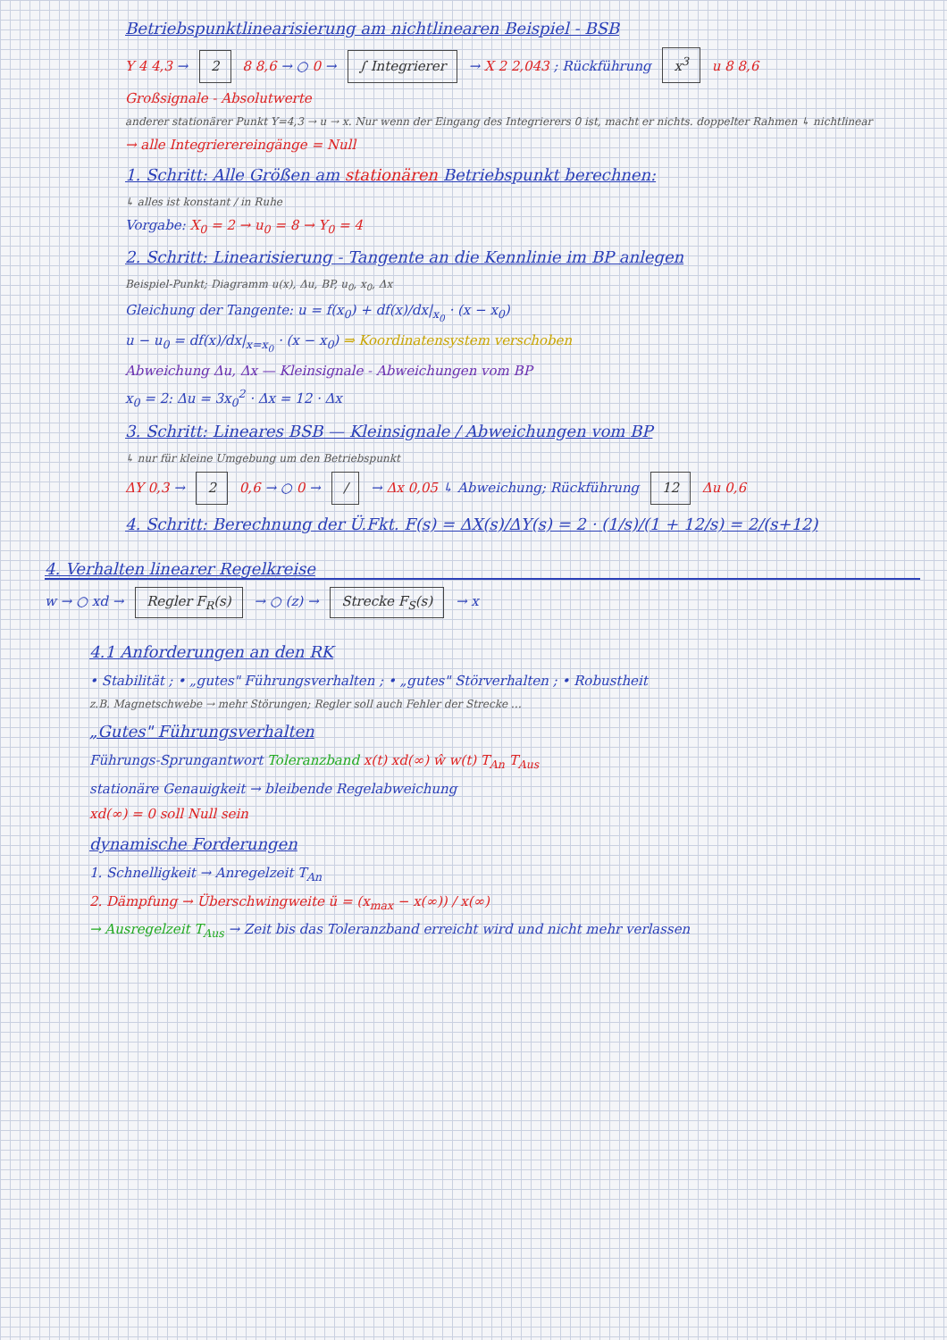Betriebspunktlinearisierung am nichtlinearen Beispiel - BSB
Y 4 4,3 → 2 8 8,6 → ○ 0 → ∫ Integrierer → X 2 2,043 ; Rückführung x<sup>3</sup> u 8 8,6
Großsignale - Absolutwerte
anderer stationärer Punkt Y=4,3 → u → x. Nur wenn der Eingang des Integrierers 0 ist, macht er nichts. doppelter Rahmen ↳ nichtlinear
→ alle Integrierereingänge = Null
1. Schritt: Alle Größen am stationären Betriebspunkt berechnen:
↳ alles ist konstant / in Ruhe
Vorgabe: X<sub>0</sub> = 2 → u<sub>0</sub> = 8 → Y<sub>0</sub> = 4
2. Schritt: Linearisierung - Tangente an die Kennlinie im BP anlegen
Beispiel-Punkt; Diagramm u(x), Δu, BP, u<sub>0</sub>, x<sub>0</sub>, Δx
Gleichung der Tangente: u = f(x<sub>0</sub>) + df(x)/dx|<sub>x<sub>0</sub></sub> · (x − x<sub>0</sub>)
u − u<sub>0</sub> = df(x)/dx|<sub>x=x<sub>0</sub></sub> · (x − x<sub>0</sub>) ⇒ Koordinatensystem verschoben
Abweichung Δu, Δx — Kleinsignale - Abweichungen vom BP
x<sub>0</sub> = 2: Δu = 3x<sub>0</sub><sup>2</sup> · Δx = 12 · Δx
3. Schritt: Lineares BSB — Kleinsignale / Abweichungen vom BP
↳ nur für kleine Umgebung um den Betriebspunkt
ΔY 0,3 → 2 0,6 → ○ 0 → / → Δx 0,05 ↳ Abweichung; Rückführung 12 Δu 0,6
4. Schritt: Berechnung der Ü.Fkt. F(s) = ΔX(s)/ΔY(s) = 2 · (1/s)/(1 + 12/s) = 2/(s+12)
4. Verhalten linearer Regelkreise
w → ○ xd → Regler F<sub>R</sub>(s) → ○ (z) → Strecke F<sub>S</sub>(s) → x
4.1 Anforderungen an den RK
• Stabilität ; • „gutes" Führungsverhalten ; • „gutes" Störverhalten ; • Robustheit
z.B. Magnetschwebe → mehr Störungen; Regler soll auch Fehler der Strecke …
„Gutes" Führungsverhalten
Führungs-Sprungantwort Toleranzband x(t) xd(∞) ŵ w(t) T<sub>An</sub> T<sub>Aus</sub>
stationäre Genauigkeit → bleibende Regelabweichung
xd(∞) = 0 soll Null sein
dynamische Forderungen
1. Schnelligkeit → Anregelzeit T<sub>An</sub>
2. Dämpfung → Überschwingweite ü = (x<sub>max</sub> − x(∞)) / x(∞)
→ Ausregelzeit T<sub>Aus</sub> → Zeit bis das Toleranzband erreicht wird und nicht mehr verlassen